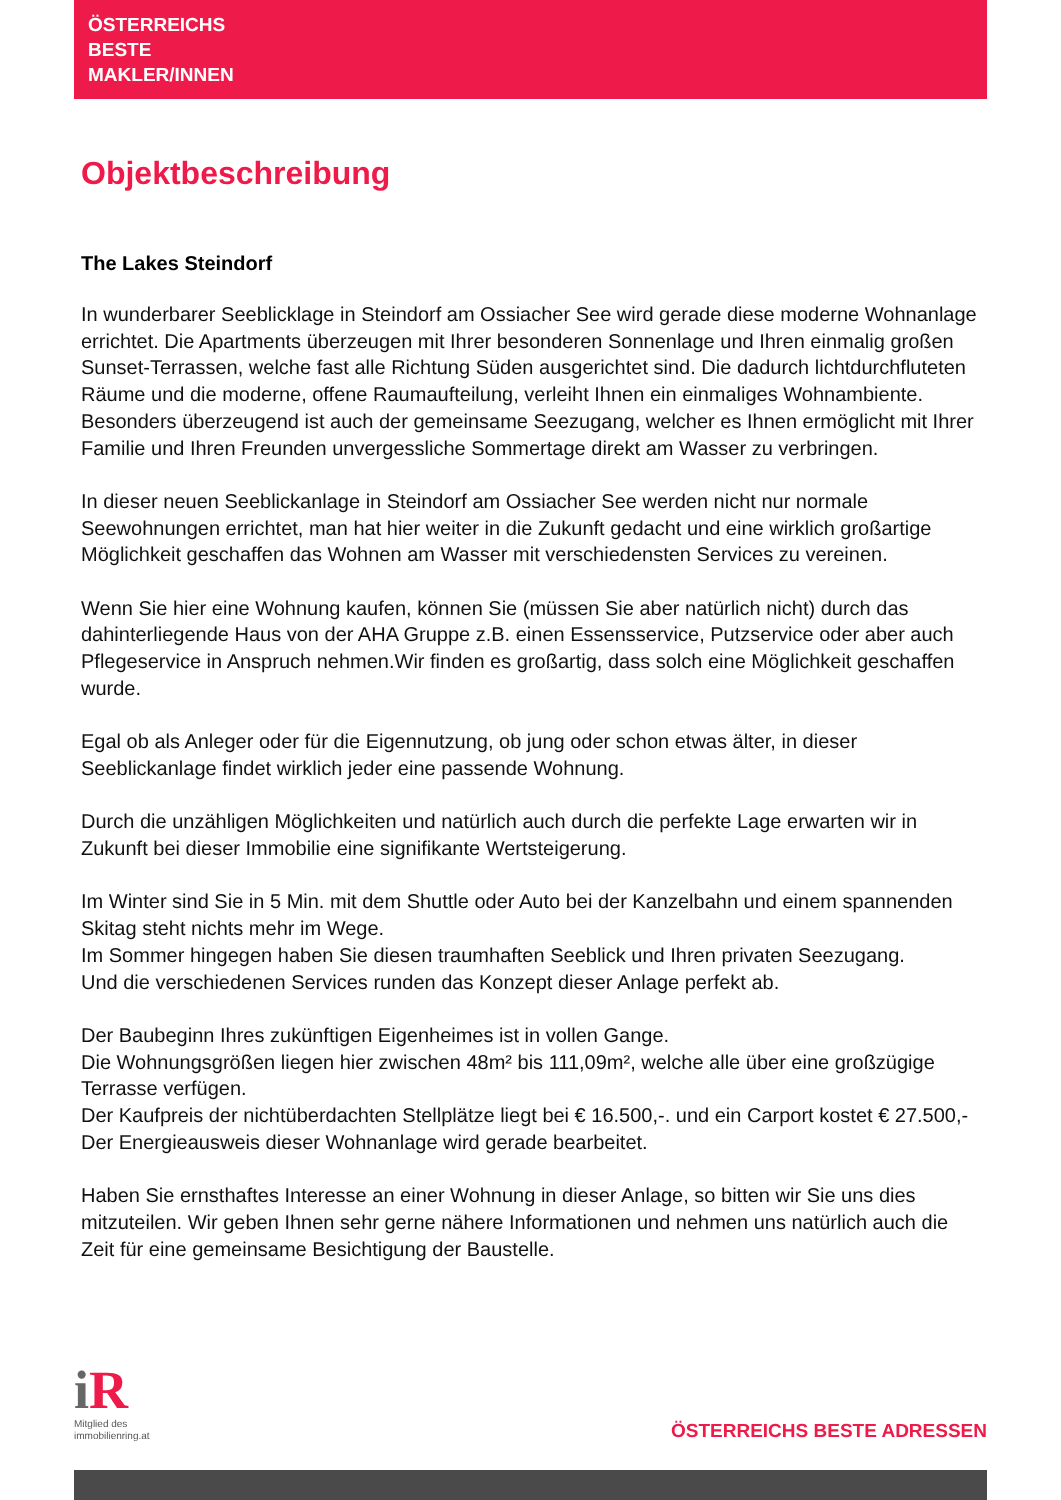ÖSTERREICHS
BESTE
MAKLER/INNEN
Objektbeschreibung
The Lakes Steindorf
In wunderbarer Seeblicklage in Steindorf am Ossiacher See wird gerade diese moderne Wohnanlage errichtet. Die Apartments überzeugen mit Ihrer besonderen Sonnenlage und Ihren einmalig großen Sunset-Terrassen, welche fast alle Richtung Süden ausgerichtet sind. Die dadurch lichtdurchfluteten Räume und die moderne, offene Raumaufteilung, verleiht Ihnen ein einmaliges Wohnambiente. Besonders überzeugend ist auch der gemeinsame Seezugang, welcher es Ihnen ermöglicht mit Ihrer Familie und Ihren Freunden unvergessliche Sommertage direkt am Wasser zu verbringen.
In dieser neuen Seeblickanlage in Steindorf am Ossiacher See werden nicht nur normale Seewohnungen errichtet, man hat hier weiter in die Zukunft gedacht und eine wirklich großartige Möglichkeit geschaffen das Wohnen am Wasser mit verschiedensten Services zu vereinen.
Wenn Sie hier eine Wohnung kaufen, können Sie (müssen Sie aber natürlich nicht) durch das dahinterliegende Haus von der AHA Gruppe z.B. einen Essensservice, Putzservice oder aber auch Pflegeservice in Anspruch nehmen.Wir finden es großartig, dass solch eine Möglichkeit geschaffen wurde.
Egal ob als Anleger oder für die Eigennutzung, ob jung oder schon etwas älter, in dieser Seeblickanlage findet wirklich jeder eine passende Wohnung.
Durch die unzähligen Möglichkeiten und natürlich auch durch die perfekte Lage erwarten wir in Zukunft bei dieser Immobilie eine signifikante Wertsteigerung.
Im Winter sind Sie in 5 Min. mit dem Shuttle oder Auto bei der Kanzelbahn und einem spannenden Skitag steht nichts mehr im Wege.
Im Sommer hingegen haben Sie diesen traumhaften Seeblick und Ihren privaten Seezugang.
Und die verschiedenen Services runden das Konzept dieser Anlage perfekt ab.
Der Baubeginn Ihres zukünftigen Eigenheimes ist in vollen Gange.
Die Wohnungsgrößen liegen hier zwischen 48m² bis 111,09m², welche alle über eine großzügige Terrasse verfügen.
Der Kaufpreis der nichtüberdachten Stellplätze liegt bei € 16.500,-. und ein Carport kostet € 27.500,-
Der Energieausweis dieser Wohnanlage wird gerade bearbeitet.
Haben Sie ernsthaftes Interesse an einer Wohnung in dieser Anlage, so bitten wir Sie uns dies mitzuteilen. Wir geben Ihnen sehr gerne nähere Informationen und nehmen uns natürlich auch die Zeit für eine gemeinsame Besichtigung der Baustelle.
i R
Mitglied des
immobilienring.at
ÖSTERREICHS BESTE ADRESSEN